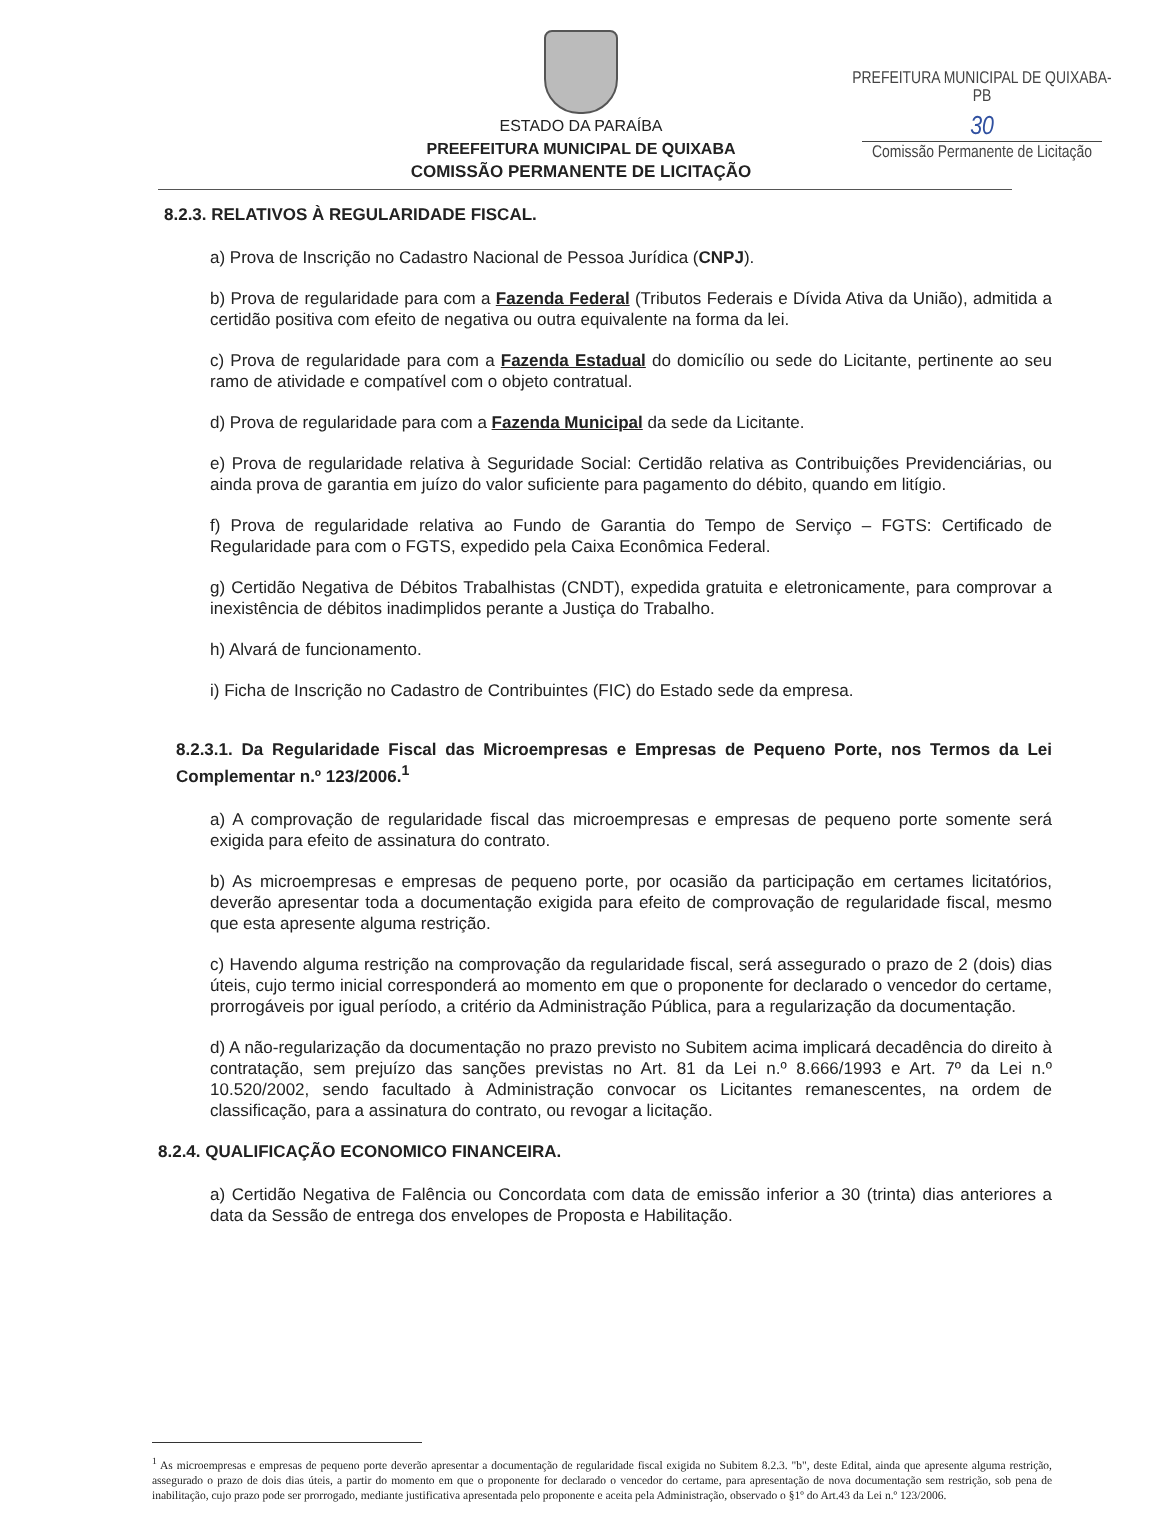PREFEITURA MUNICIPAL DE QUIXABA-PB
30
Comissão Permanente de Licitação
ESTADO DA PARAÍBA
PREEFEITURA MUNICIPAL DE QUIXABA
COMISSÃO PERMANENTE DE LICITAÇÃO
8.2.3. RELATIVOS À REGULARIDADE FISCAL.
a) Prova de Inscrição no Cadastro Nacional de Pessoa Jurídica (CNPJ).
b) Prova de regularidade para com a Fazenda Federal (Tributos Federais e Dívida Ativa da União), admitida a certidão positiva com efeito de negativa ou outra equivalente na forma da lei.
c) Prova de regularidade para com a Fazenda Estadual do domicílio ou sede do Licitante, pertinente ao seu ramo de atividade e compatível com o objeto contratual.
d) Prova de regularidade para com a Fazenda Municipal da sede da Licitante.
e) Prova de regularidade relativa à Seguridade Social: Certidão relativa as Contribuições Previdenciárias, ou ainda prova de garantia em juízo do valor suficiente para pagamento do débito, quando em litígio.
f) Prova de regularidade relativa ao Fundo de Garantia do Tempo de Serviço – FGTS: Certificado de Regularidade para com o FGTS, expedido pela Caixa Econômica Federal.
g) Certidão Negativa de Débitos Trabalhistas (CNDT), expedida gratuita e eletronicamente, para comprovar a inexistência de débitos inadimplidos perante a Justiça do Trabalho.
h) Alvará de funcionamento.
i) Ficha de Inscrição no Cadastro de Contribuintes (FIC) do Estado sede da empresa.
8.2.3.1. Da Regularidade Fiscal das Microempresas e Empresas de Pequeno Porte, nos Termos da Lei Complementar n.º 123/2006.<sup>1</sup>
a) A comprovação de regularidade fiscal das microempresas e empresas de pequeno porte somente será exigida para efeito de assinatura do contrato.
b) As microempresas e empresas de pequeno porte, por ocasião da participação em certames licitatórios, deverão apresentar toda a documentação exigida para efeito de comprovação de regularidade fiscal, mesmo que esta apresente alguma restrição.
c) Havendo alguma restrição na comprovação da regularidade fiscal, será assegurado o prazo de 2 (dois) dias úteis, cujo termo inicial corresponderá ao momento em que o proponente for declarado o vencedor do certame, prorrogáveis por igual período, a critério da Administração Pública, para a regularização da documentação.
d) A não-regularização da documentação no prazo previsto no Subitem acima implicará decadência do direito à contratação, sem prejuízo das sanções previstas no Art. 81 da Lei n.º 8.666/1993 e Art. 7º da Lei n.º 10.520/2002, sendo facultado à Administração convocar os Licitantes remanescentes, na ordem de classificação, para a assinatura do contrato, ou revogar a licitação.
8.2.4. QUALIFICAÇÃO ECONOMICO FINANCEIRA.
a) Certidão Negativa de Falência ou Concordata com data de emissão inferior a 30 (trinta) dias anteriores a data da Sessão de entrega dos envelopes de Proposta e Habilitação.
<sup>1</sup> As microempresas e empresas de pequeno porte deverão apresentar a documentação de regularidade fiscal exigida no Subitem 8.2.3. "b", deste Edital, ainda que apresente alguma restrição, assegurado o prazo de dois dias úteis, a partir do momento em que o proponente for declarado o vencedor do certame, para apresentação de nova documentação sem restrição, sob pena de inabilitação, cujo prazo pode ser prorrogado, mediante justificativa apresentada pelo proponente e aceita pela Administração, observado o §1º do Art.43 da Lei n.º 123/2006.